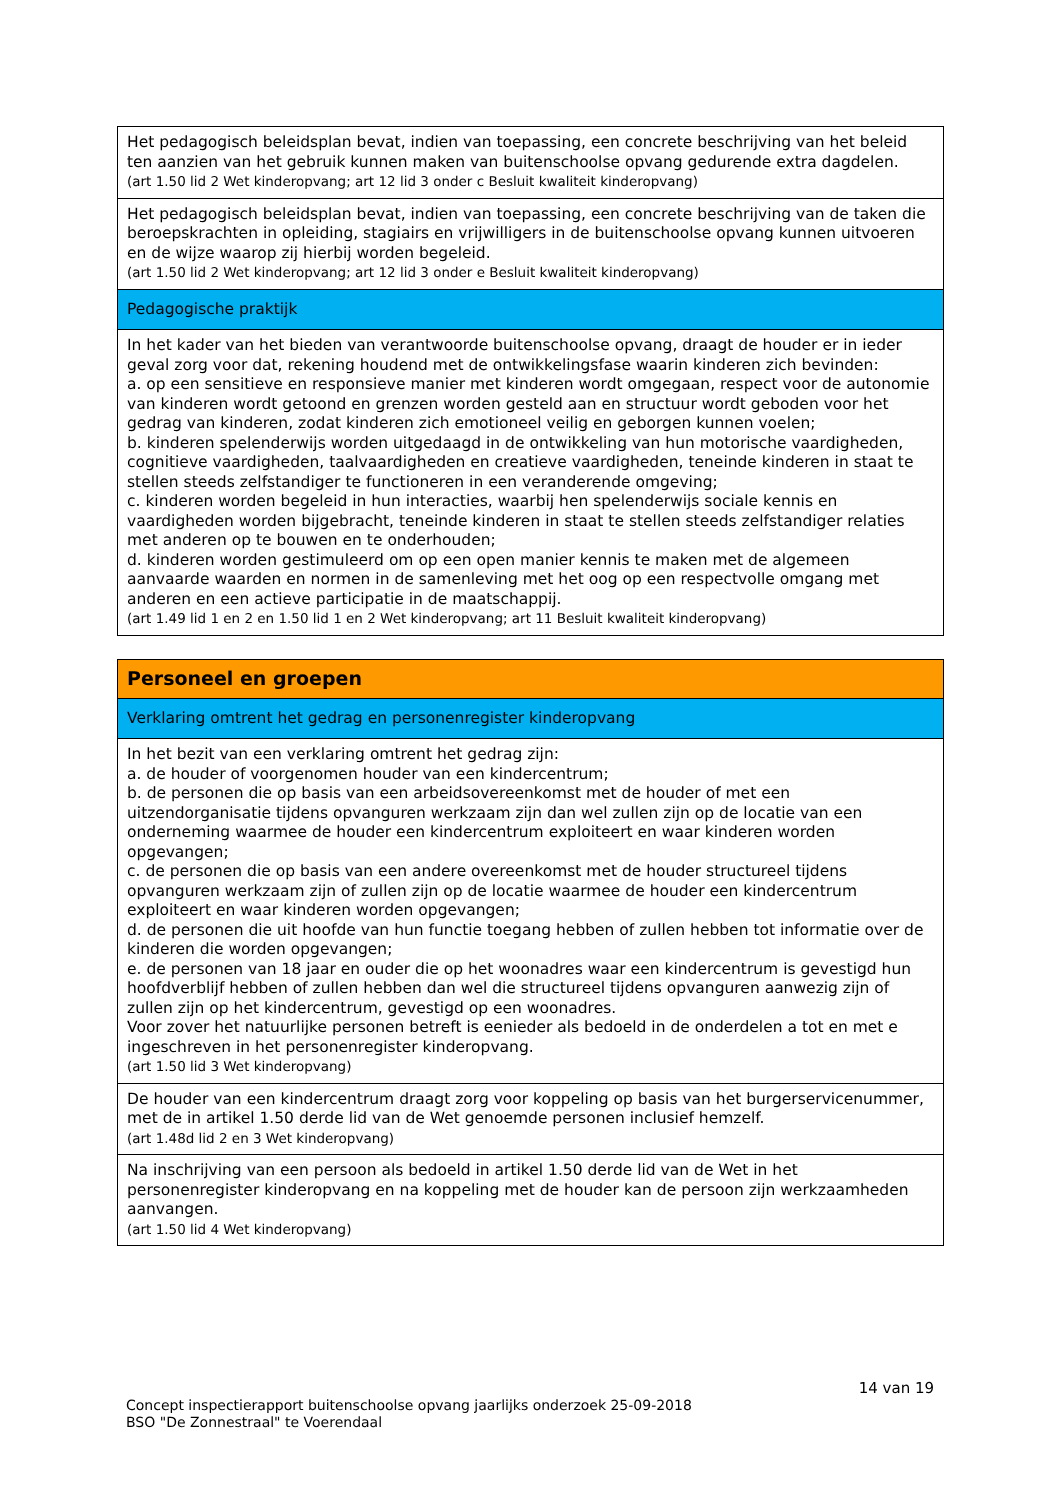| Het pedagogisch beleidsplan bevat, indien van toepassing, een concrete beschrijving van het beleid ten aanzien van het gebruik kunnen maken van buitenschoolse opvang gedurende extra dagdelen. (art 1.50 lid 2 Wet kinderopvang; art 12 lid 3 onder c Besluit kwaliteit kinderopvang) |
| Het pedagogisch beleidsplan bevat, indien van toepassing, een concrete beschrijving van de taken die beroepskrachten in opleiding, stagiairs en vrijwilligers in de buitenschoolse opvang kunnen uitvoeren en de wijze waarop zij hierbij worden begeleid. (art 1.50 lid 2 Wet kinderopvang; art 12 lid 3 onder e Besluit kwaliteit kinderopvang) |
| Pedagogische praktijk |
| In het kader van het bieden van verantwoorde buitenschoolse opvang, draagt de houder er in ieder geval zorg voor dat, rekening houdend met de ontwikkelingsfase waarin kinderen zich bevinden: a. op een sensitieve en responsieve manier met kinderen wordt omgegaan, respect voor de autonomie van kinderen wordt getoond en grenzen worden gesteld aan en structuur wordt geboden voor het gedrag van kinderen, zodat kinderen zich emotioneel veilig en geborgen kunnen voelen; b. kinderen spelenderwijs worden uitgedaagd in de ontwikkeling van hun motorische vaardigheden, cognitieve vaardigheden, taalvaardigheden en creatieve vaardigheden, teneinde kinderen in staat te stellen steeds zelfstandiger te functioneren in een veranderende omgeving; c. kinderen worden begeleid in hun interacties, waarbij hen spelenderwijs sociale kennis en vaardigheden worden bijgebracht, teneinde kinderen in staat te stellen steeds zelfstandiger relaties met anderen op te bouwen en te onderhouden; d. kinderen worden gestimuleerd om op een open manier kennis te maken met de algemeen aanvaarde waarden en normen in de samenleving met het oog op een respectvolle omgang met anderen en een actieve participatie in de maatschappij. (art 1.49 lid 1 en 2 en 1.50 lid 1 en 2 Wet kinderopvang; art 11 Besluit kwaliteit kinderopvang) |
| Personeel en groepen |
| Verklaring omtrent het gedrag en personenregister kinderopvang |
| In het bezit van een verklaring omtrent het gedrag zijn: a. de houder of voorgenomen houder van een kindercentrum; b. de personen die op basis van een arbeidsovereenkomst met de houder of met een uitzendorganisatie tijdens opvanguren werkzaam zijn dan wel zullen zijn op de locatie van een onderneming waarmee de houder een kindercentrum exploiteert en waar kinderen worden opgevangen; c. de personen die op basis van een andere overeenkomst met de houder structureel tijdens opvanguren werkzaam zijn of zullen zijn op de locatie waarmee de houder een kindercentrum exploiteert en waar kinderen worden opgevangen; d. de personen die uit hoofde van hun functie toegang hebben of zullen hebben tot informatie over de kinderen die worden opgevangen; e. de personen van 18 jaar en ouder die op het woonadres waar een kindercentrum is gevestigd hun hoofdverblijf hebben of zullen hebben dan wel die structureel tijdens opvanguren aanwezig zijn of zullen zijn op het kindercentrum, gevestigd op een woonadres. Voor zover het natuurlijke personen betreft is eenieder als bedoeld in de onderdelen a tot en met e ingeschreven in het personenregister kinderopvang. (art 1.50 lid 3 Wet kinderopvang) |
| De houder van een kindercentrum draagt zorg voor koppeling op basis van het burgerservicenummer, met de in artikel 1.50 derde lid van de Wet genoemde personen inclusief hemzelf. (art 1.48d lid 2 en 3 Wet kinderopvang) |
| Na inschrijving van een persoon als bedoeld in artikel 1.50 derde lid van de Wet in het personenregister kinderopvang en na koppeling met de houder kan de persoon zijn werkzaamheden aanvangen. (art 1.50 lid 4 Wet kinderopvang) |
14 van 19
Concept inspectierapport buitenschoolse opvang jaarlijks onderzoek 25-09-2018
BSO "De Zonnestraal" te Voerendaal